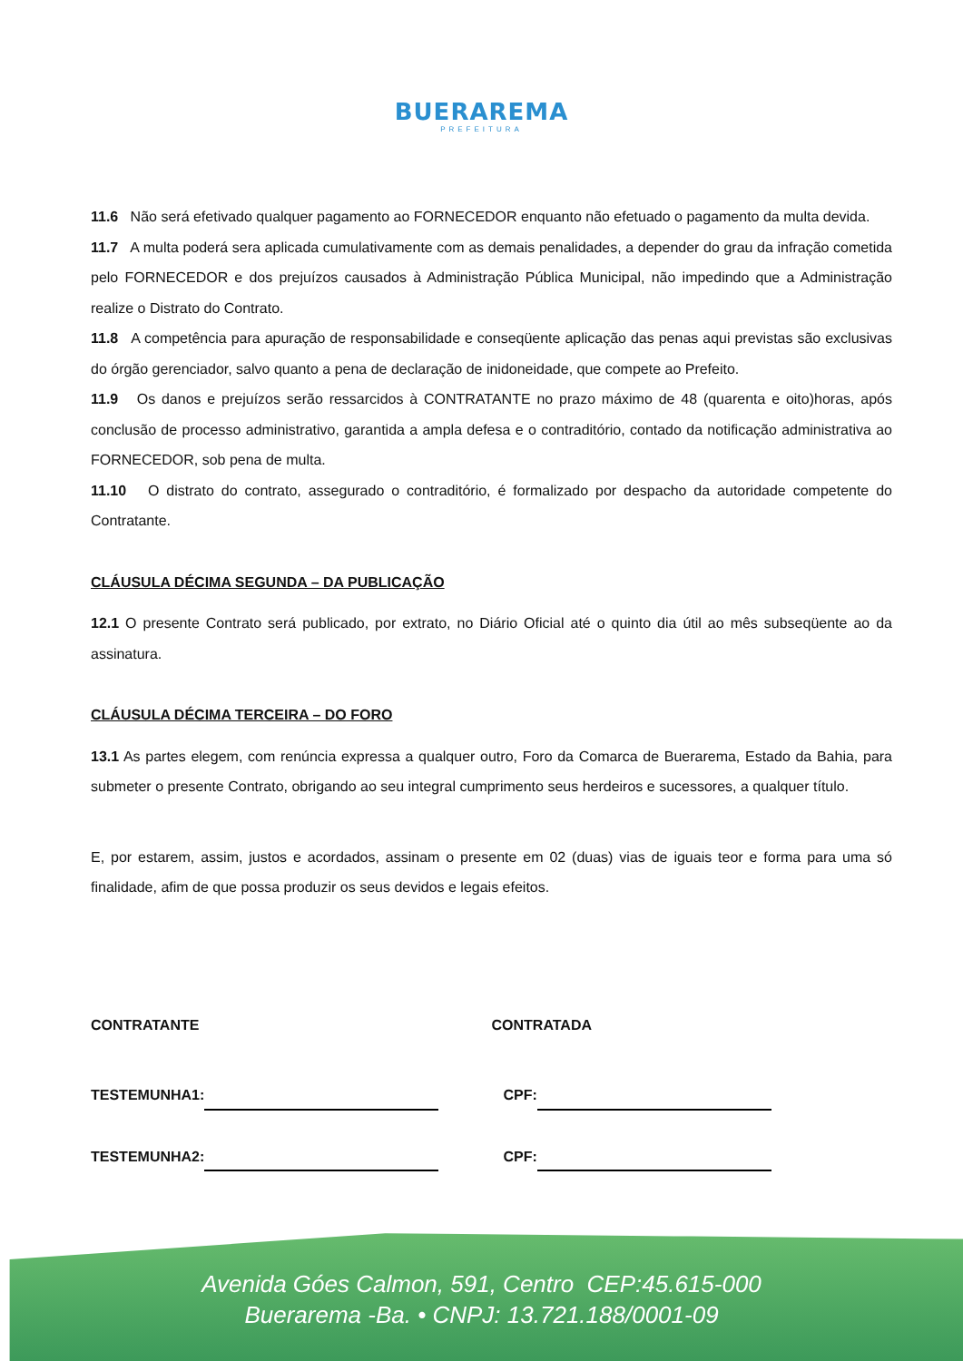BUERAREMA
PREFEITURA
11.6 Não será efetivado qualquer pagamento ao FORNECEDOR enquanto não efetuado o pagamento da multa devida.
11.7 A multa poderá sera aplicada cumulativamente com as demais penalidades, a depender do grau da infração cometida pelo FORNECEDOR e dos prejuízos causados à Administração Pública Municipal, não impedindo que a Administração realize o Distrato do Contrato.
11.8 A competência para apuração de responsabilidade e conseqüente aplicação das penas aqui previstas são exclusivas do órgão gerenciador, salvo quanto a pena de declaração de inidoneidade, que compete ao Prefeito.
11.9 Os danos e prejuízos serão ressarcidos à CONTRATANTE no prazo máximo de 48 (quarenta e oito)horas, após conclusão de processo administrativo, garantida a ampla defesa e o contraditório, contado da notificação administrativa ao FORNECEDOR, sob pena de multa.
11.10 O distrato do contrato, assegurado o contraditório, é formalizado por despacho da autoridade competente do Contratante.
CLÁUSULA DÉCIMA SEGUNDA – DA PUBLICAÇÃO
12.1 O presente Contrato será publicado, por extrato, no Diário Oficial até o quinto dia útil ao mês subseqüente ao da assinatura.
CLÁUSULA DÉCIMA TERCEIRA – DO FORO
13.1 As partes elegem, com renúncia expressa a qualquer outro, Foro da Comarca de Buerarema, Estado da Bahia, para submeter o presente Contrato, obrigando ao seu integral cumprimento seus herdeiros e sucessores, a qualquer título.
E, por estarem, assim, justos e acordados, assinam o presente em 02 (duas) vias de iguais teor e forma para uma só finalidade, afim de que possa produzir os seus devidos e legais efeitos.
CONTRATANTE CONTRATADA
TESTEMUNHA1: CPF:
TESTEMUNHA2: CPF:
Avenida Góes Calmon, 591, Centro CEP:45.615-000
Buerarema -Ba. • CNPJ: 13.721.188/0001-09